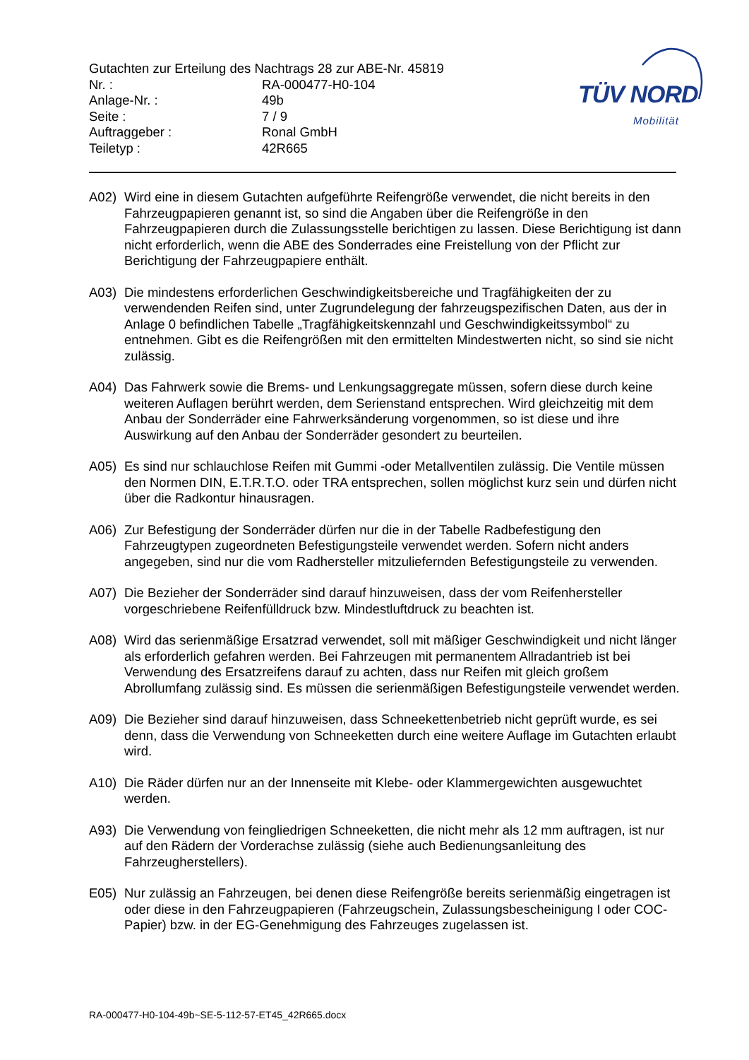Gutachten zur Erteilung des Nachtrags 28 zur ABE-Nr. 45819
| Nr. : | RA-000477-H0-104 |
| Anlage-Nr. : | 49b |
| Seite : | 7 / 9 |
| Auftraggeber : | Ronal GmbH |
| Teiletyp : | 42R665 |
TÜV NORD
Mobilität
A02) Wird eine in diesem Gutachten aufgeführte Reifengröße verwendet, die nicht bereits in den Fahrzeugpapieren genannt ist, so sind die Angaben über die Reifengröße in den Fahrzeugpapieren durch die Zulassungsstelle berichtigen zu lassen. Diese Berichtigung ist dann nicht erforderlich, wenn die ABE des Sonderrades eine Freistellung von der Pflicht zur Berichtigung der Fahrzeugpapiere enthält.
A03) Die mindestens erforderlichen Geschwindigkeitsbereiche und Tragfähigkeiten der zu verwendenden Reifen sind, unter Zugrundelegung der fahrzeugspezifischen Daten, aus der in Anlage 0 befindlichen Tabelle „Tragfähigkeitskennzahl und Geschwindigkeitssymbol“ zu entnehmen. Gibt es die Reifengrößen mit den ermittelten Mindestwerten nicht, so sind sie nicht zulässig.
A04) Das Fahrwerk sowie die Brems- und Lenkungsaggregate müssen, sofern diese durch keine weiteren Auflagen berührt werden, dem Serienstand entsprechen. Wird gleichzeitig mit dem Anbau der Sonderräder eine Fahrwerksänderung vorgenommen, so ist diese und ihre Auswirkung auf den Anbau der Sonderräder gesondert zu beurteilen.
A05) Es sind nur schlauchlose Reifen mit Gummi -oder Metallventilen zulässig. Die Ventile müssen den Normen DIN, E.T.R.T.O. oder TRA entsprechen, sollen möglichst kurz sein und dürfen nicht über die Radkontur hinausragen.
A06) Zur Befestigung der Sonderräder dürfen nur die in der Tabelle Radbefestigung den Fahrzeugtypen zugeordneten Befestigungsteile verwendet werden. Sofern nicht anders angegeben, sind nur die vom Radhersteller mitzuliefernden Befestigungsteile zu verwenden.
A07) Die Bezieher der Sonderräder sind darauf hinzuweisen, dass der vom Reifenhersteller vorgeschriebene Reifenfülldruck bzw. Mindestluftdruck zu beachten ist.
A08) Wird das serienmäßige Ersatzrad verwendet, soll mit mäßiger Geschwindigkeit und nicht länger als erforderlich gefahren werden. Bei Fahrzeugen mit permanentem Allradantrieb ist bei Verwendung des Ersatzreifens darauf zu achten, dass nur Reifen mit gleich großem Abrollumfang zulässig sind. Es müssen die serienmäßigen Befestigungsteile verwendet werden.
A09) Die Bezieher sind darauf hinzuweisen, dass Schneekettenbetrieb nicht geprüft wurde, es sei denn, dass die Verwendung von Schneeketten durch eine weitere Auflage im Gutachten erlaubt wird.
A10) Die Räder dürfen nur an der Innenseite mit Klebe- oder Klammergewichten ausgewuchtet werden.
A93) Die Verwendung von feingliedrigen Schneeketten, die nicht mehr als 12 mm auftragen, ist nur auf den Rädern der Vorderachse zulässig (siehe auch Bedienungsanleitung des Fahrzeugherstellers).
E05) Nur zulässig an Fahrzeugen, bei denen diese Reifengröße bereits serienmäßig eingetragen ist oder diese in den Fahrzeugpapieren (Fahrzeugschein, Zulassungsbescheinigung I oder COC- Papier) bzw. in der EG-Genehmigung des Fahrzeuges zugelassen ist.
RA-000477-H0-104-49b~SE-5-112-57-ET45_42R665.docx